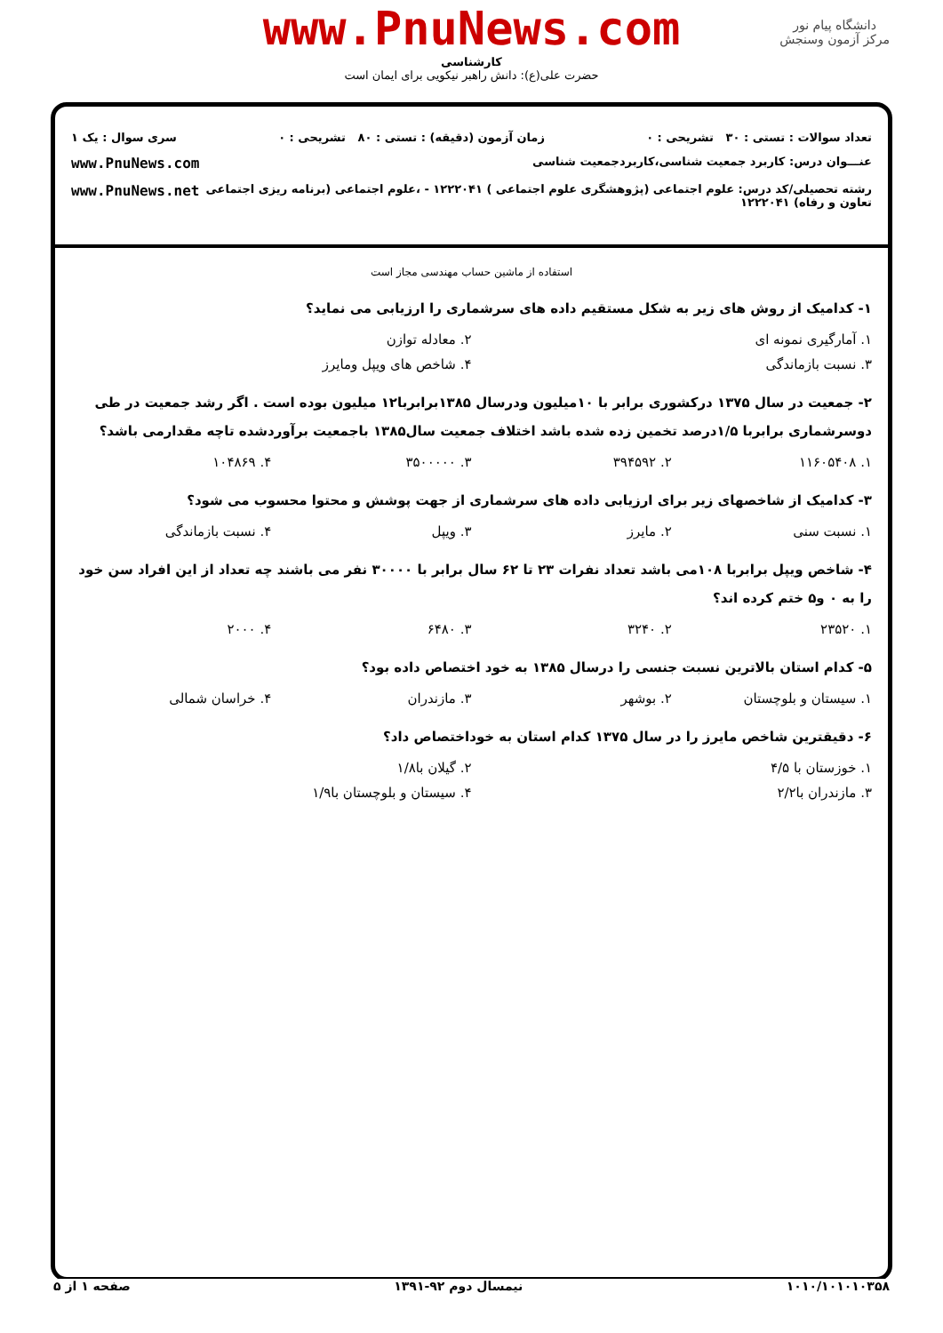www.PnuNews.com
کارشناسی
حضرت علی(ع): دانش راهبر نیکویی برای ایمان است
دانشگاه پیام نور
مرکز آزمون وسنجش
تعداد سوالات : تستی : ۳۰ تشریحی : ۰ زمان آزمون (دقیقه) : تستی : ۸۰ تشریحی : ۰ سری سوال : یک ۱
عنـــوان درس: کاربرد جمعیت شناسی،کاربردجمعیت شناسی www.PnuNews.com
رشته تحصیلی/کد درس: علوم اجتماعی (پژوهشگری علوم اجتماعی ) ۱۲۲۲۰۴۱ - ،علوم اجتماعی (برنامه ریزی اجتماعی تعاون و رفاه) ۱۲۲۲۰۴۱ www.PnuNews.net
استفاده از ماشین حساب مهندسی مجاز است
۱- کدامیک از روش های زیر به شکل مستقیم داده های سرشماری را ارزیابی می نماید؟
۱. آمارگیری نمونه ای ۲. معادله توازن
۳. نسبت بازماندگی ۴. شاخص های ویپل ومایرز
۲- جمعیت در سال ۱۳۷۵ درکشوری برابر با ۱۰میلیون ودرسال ۱۳۸۵برابربا۱۲ میلیون بوده است . اگر رشد جمعیت در طی دوسرشماری برابربا ۱/۵درصد تخمین زده شده باشد اختلاف جمعیت سال۱۳۸۵ باجمعیت برآوردشده تاچه مقدارمی باشد؟
۱. ۱۱۶۰۵۴۰۸ ۲. ۳۹۴۵۹۲ ۳. ۳۵۰۰۰۰۰ ۴. ۱۰۴۸۶۹
۳- کدامیک از شاخصهای زیر برای ارزیابی داده های سرشماری از جهت پوشش و محتوا محسوب می شود؟
۱. نسبت سنی ۲. مایرز ۳. ویپل ۴. نسبت بازماندگی
۴- شاخص ویپل برابربا ۱۰۸می باشد تعداد نفرات ۲۳ تا ۶۲ سال برابر با ۳۰۰۰۰ نفر می باشند چه تعداد از این افراد سن خود را به ۰ و۵ ختم کرده اند؟
۱. ۲۳۵۲۰ ۲. ۳۲۴۰ ۳. ۶۴۸۰ ۴. ۲۰۰۰
۵- کدام استان بالاترین نسبت جنسی را درسال ۱۳۸۵ به خود اختصاص داده بود؟
۱. سیستان و بلوچستان ۲. بوشهر ۳. مازندران ۴. خراسان شمالی
۶- دقیقترین شاخص مایرز را در سال ۱۳۷۵ کدام استان به خوداختصاص داد؟
۱. خوزستان با ۴/۵ ۲. گیلان با۱/۸
۳. مازندران با۲/۲ ۴. سیستان و بلوچستان با۱/۹
۱۰۱۰/۱۰۱۰۱۰۳۵۸ نیمسال دوم ۹۲-۱۳۹۱ صفحه ۱ از ۵